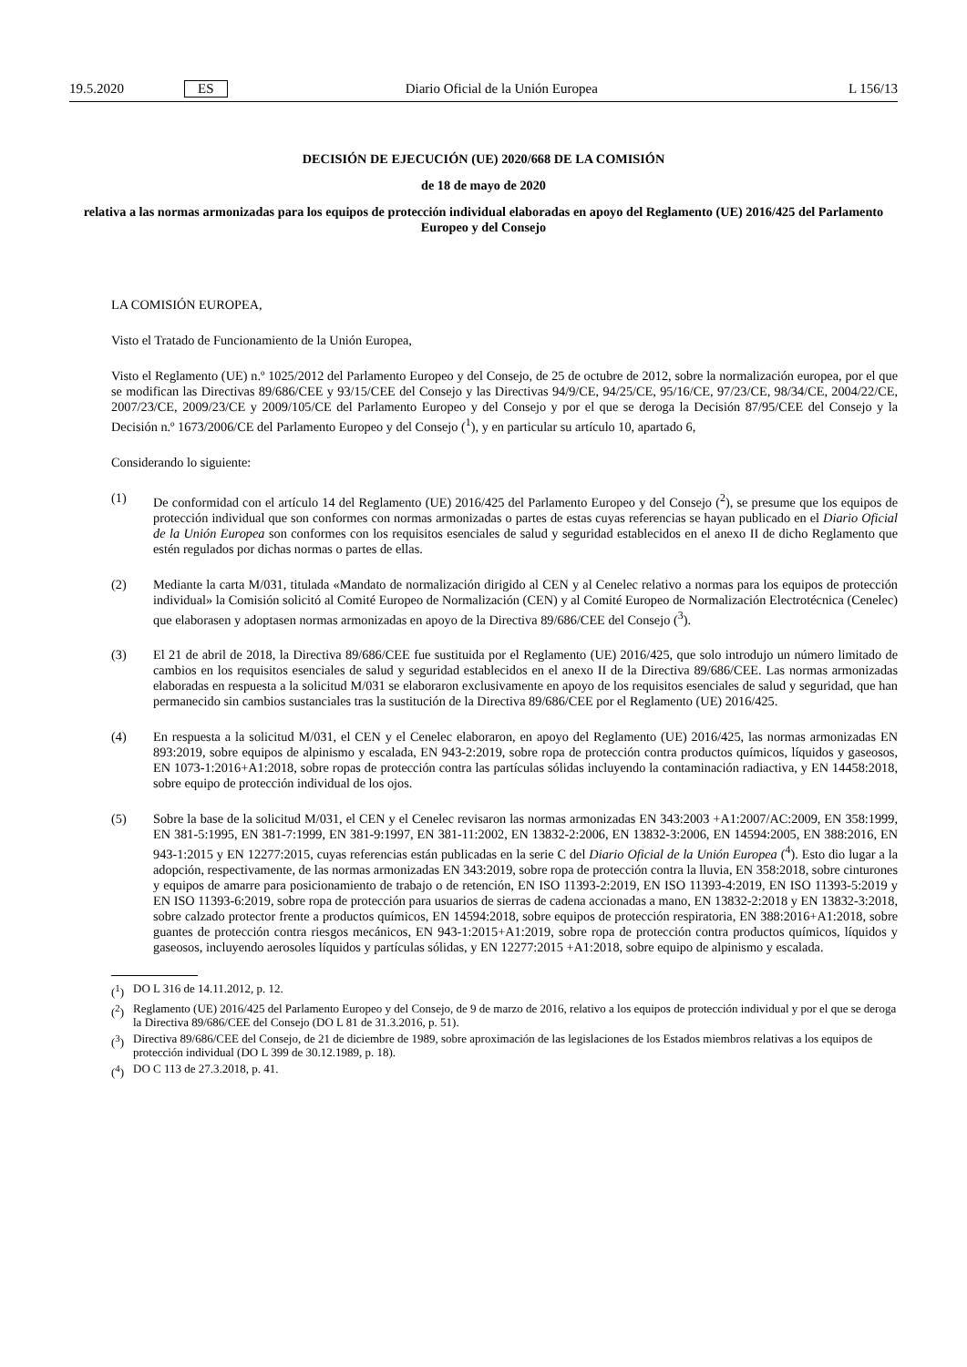19.5.2020 ES Diario Oficial de la Unión Europea L 156/13
DECISIÓN DE EJECUCIÓN (UE) 2020/668 DE LA COMISIÓN
de 18 de mayo de 2020
relativa a las normas armonizadas para los equipos de protección individual elaboradas en apoyo del Reglamento (UE) 2016/425 del Parlamento Europeo y del Consejo
LA COMISIÓN EUROPEA,
Visto el Tratado de Funcionamiento de la Unión Europea,
Visto el Reglamento (UE) n.º 1025/2012 del Parlamento Europeo y del Consejo, de 25 de octubre de 2012, sobre la normalización europea, por el que se modifican las Directivas 89/686/CEE y 93/15/CEE del Consejo y las Directivas 94/9/CE, 94/25/CE, 95/16/CE, 97/23/CE, 98/34/CE, 2004/22/CE, 2007/23/CE, 2009/23/CE y 2009/105/CE del Parlamento Europeo y del Consejo y por el que se deroga la Decisión 87/95/CEE del Consejo y la Decisión n.º 1673/2006/CE del Parlamento Europeo y del Consejo (<sup>1</sup>), y en particular su artículo 10, apartado 6,
Considerando lo siguiente:
(1) De conformidad con el artículo 14 del Reglamento (UE) 2016/425 del Parlamento Europeo y del Consejo (<sup>2</sup>), se presume que los equipos de protección individual que son conformes con normas armonizadas o partes de estas cuyas referencias se hayan publicado en el Diario Oficial de la Unión Europea son conformes con los requisitos esenciales de salud y seguridad establecidos en el anexo II de dicho Reglamento que estén regulados por dichas normas o partes de ellas.
(2) Mediante la carta M/031, titulada «Mandato de normalización dirigido al CEN y al Cenelec relativo a normas para los equipos de protección individual» la Comisión solicitó al Comité Europeo de Normalización (CEN) y al Comité Europeo de Normalización Electrotécnica (Cenelec) que elaborasen y adoptasen normas armonizadas en apoyo de la Directiva 89/686/CEE del Consejo (<sup>3</sup>).
(3) El 21 de abril de 2018, la Directiva 89/686/CEE fue sustituida por el Reglamento (UE) 2016/425, que solo introdujo un número limitado de cambios en los requisitos esenciales de salud y seguridad establecidos en el anexo II de la Directiva 89/686/CEE. Las normas armonizadas elaboradas en respuesta a la solicitud M/031 se elaboraron exclusivamente en apoyo de los requisitos esenciales de salud y seguridad, que han permanecido sin cambios sustanciales tras la sustitución de la Directiva 89/686/CEE por el Reglamento (UE) 2016/425.
(4) En respuesta a la solicitud M/031, el CEN y el Cenelec elaboraron, en apoyo del Reglamento (UE) 2016/425, las normas armonizadas EN 893:2019, sobre equipos de alpinismo y escalada, EN 943-2:2019, sobre ropa de protección contra productos químicos, líquidos y gaseosos, EN 1073-1:2016+A1:2018, sobre ropas de protección contra las partículas sólidas incluyendo la contaminación radiactiva, y EN 14458:2018, sobre equipo de protección individual de los ojos.
(5) Sobre la base de la solicitud M/031, el CEN y el Cenelec revisaron las normas armonizadas EN 343:2003 +A1:2007/AC:2009, EN 358:1999, EN 381-5:1995, EN 381-7:1999, EN 381-9:1997, EN 381-11:2002, EN 13832-2:2006, EN 13832-3:2006, EN 14594:2005, EN 388:2016, EN 943-1:2015 y EN 12277:2015, cuyas referencias están publicadas en la serie C del Diario Oficial de la Unión Europea (<sup>4</sup>). Esto dio lugar a la adopción, respectivamente, de las normas armonizadas EN 343:2019, sobre ropa de protección contra la lluvia, EN 358:2018, sobre cinturones y equipos de amarre para posicionamiento de trabajo o de retención, EN ISO 11393-2:2019, EN ISO 11393-4:2019, EN ISO 11393-5:2019 y EN ISO 11393-6:2019, sobre ropa de protección para usuarios de sierras de cadena accionadas a mano, EN 13832-2:2018 y EN 13832-3:2018, sobre calzado protector frente a productos químicos, EN 14594:2018, sobre equipos de protección respiratoria, EN 388:2016+A1:2018, sobre guantes de protección contra riesgos mecánicos, EN 943-1:2015+A1:2019, sobre ropa de protección contra productos químicos, líquidos y gaseosos, incluyendo aerosoles líquidos y partículas sólidas, y EN 12277:2015 +A1:2018, sobre equipo de alpinismo y escalada.
(<sup>1</sup>) DO L 316 de 14.11.2012, p. 12.
(<sup>2</sup>) Reglamento (UE) 2016/425 del Parlamento Europeo y del Consejo, de 9 de marzo de 2016, relativo a los equipos de protección individual y por el que se deroga la Directiva 89/686/CEE del Consejo (DO L 81 de 31.3.2016, p. 51).
(<sup>3</sup>) Directiva 89/686/CEE del Consejo, de 21 de diciembre de 1989, sobre aproximación de las legislaciones de los Estados miembros relativas a los equipos de protección individual (DO L 399 de 30.12.1989, p. 18).
(<sup>4</sup>) DO C 113 de 27.3.2018, p. 41.